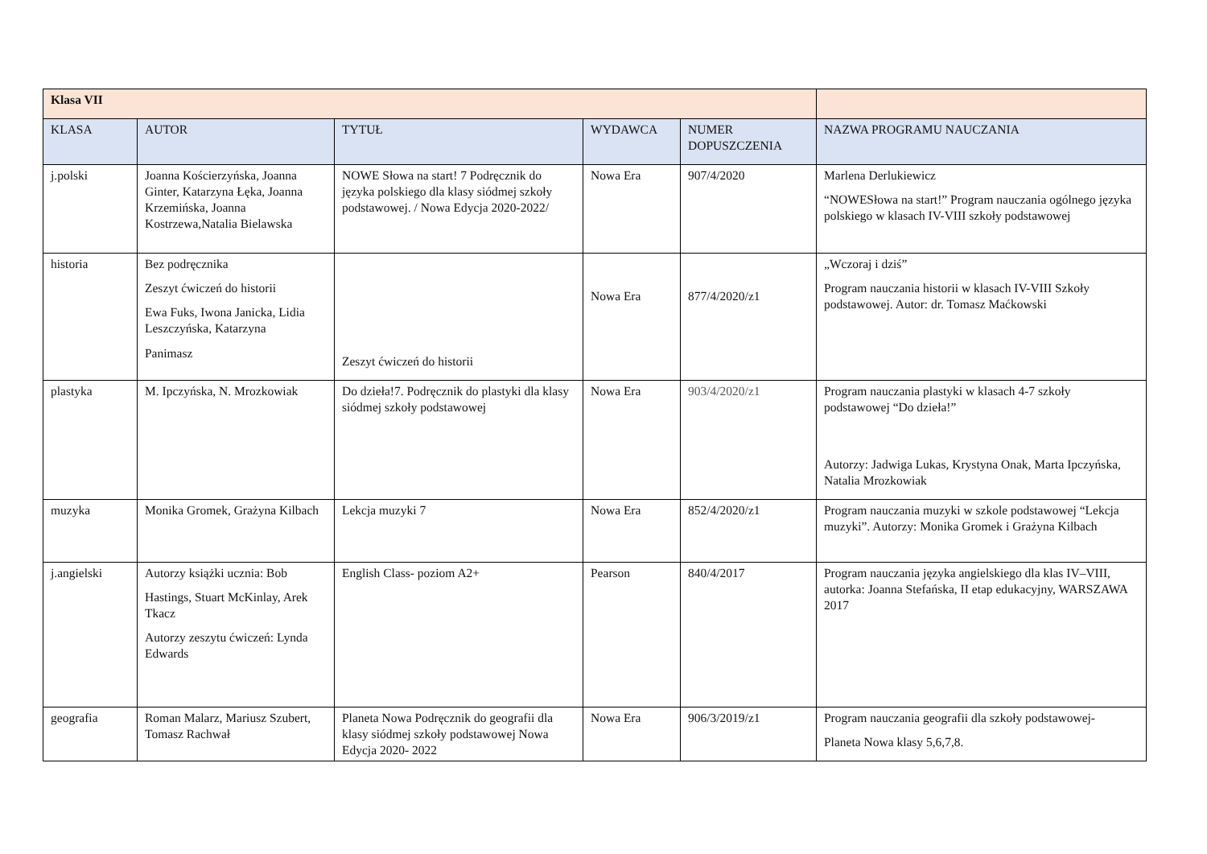| Klasa VII | | | | | |
| KLASA | AUTOR | TYTUŁ | WYDAWCA | NUMER DOPUSZCZENIA | NAZWA PROGRAMU NAUCZANIA |
| j.polski | Joanna Kościerzyńska, Joanna Ginter, Katarzyna Łęka, Joanna Krzemińska, Joanna Kostrzewa,Natalia Bielawska | NOWE Słowa na start! 7 Podręcznik do języka polskiego dla klasy siódmej szkoły podstawowej. / Nowa Edycja 2020-2022/ | Nowa Era | 907/4/2020 | Marlena Derlukiewicz “NOWESłowa na start!” Program nauczania ogólnego języka polskiego w klasach IV-VIII szkoły podstawowej |
| historia | Bez podręcznika Zeszyt ćwiczeń do historii Ewa Fuks, Iwona Janicka, Lidia Leszczyńska, Katarzyna Panimasz | Zeszyt ćwiczeń do historii | Nowa Era | 877/4/2020/z1 | „Wczoraj i dziś” Program nauczania historii w klasach IV-VIII Szkoły podstawowej. Autor: dr. Tomasz Maćkowski |
| plastyka | M. Ipczyńska, N. Mrozkowiak | Do dzieła!7. Podręcznik do plastyki dla klasy siódmej szkoły podstawowej | Nowa Era | 903/4/2020/z1 | Program nauczania plastyki w klasach 4-7 szkoły podstawowej “Do dzieła!” Autorzy: Jadwiga Lukas, Krystyna Onak, Marta Ipczyńska, Natalia Mrozkowiak |
| muzyka | Monika Gromek, Grażyna Kilbach | Lekcja muzyki 7 | Nowa Era | 852/4/2020/z1 | Program nauczania muzyki w szkole podstawowej “Lekcja muzyki”. Autorzy: Monika Gromek i Grażyna Kilbach |
| j.angielski | Autorzy książki ucznia: Bob Hastings, Stuart McKinlay, Arek Tkacz Autorzy zeszytu ćwiczeń: Lynda Edwards | English Class- poziom A2+ | Pearson | 840/4/2017 | Program nauczania języka angielskiego dla klas IV–VIII, autorka: Joanna Stefańska, II etap edukacyjny, WARSZAWA 2017 |
| geografia | Roman Malarz, Mariusz Szubert, Tomasz Rachwał | Planeta Nowa Podręcznik do geografii dla klasy siódmej szkoły podstawowej Nowa Edycja 2020- 2022 | Nowa Era | 906/3/2019/z1 | Program nauczania geografii dla szkoły podstawowej- Planeta Nowa klasy 5,6,7,8. |